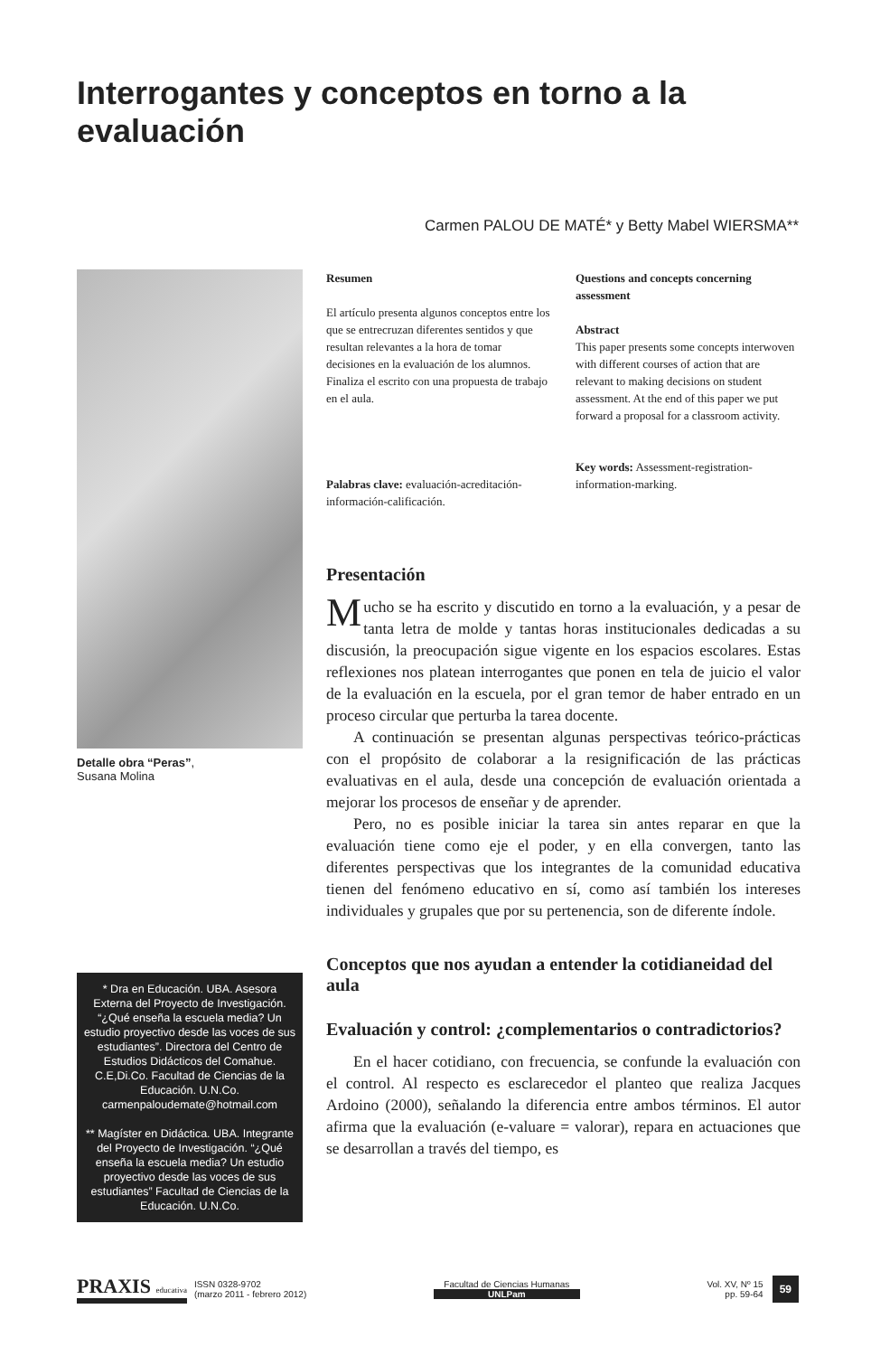Interrogantes y conceptos en torno a la evaluación
Carmen PALOU DE MATÉ* y Betty Mabel WIERSMA**
Detalle obra “Peras”,
Susana Molina
* Dra en Educación. UBA. Asesora Externa del Proyecto de Investigación. “¿Qué enseña la escuela media? Un estudio proyectivo desde las voces de sus estudiantes”. Directora del Centro de Estudios Didácticos del Comahue. C.E,Di.Co. Facultad de Ciencias de la Educación. U.N.Co. carmenpaloudemate@hotmail.com
** Magíster en Didáctica. UBA. Integrante del Proyecto de Investigación. “¿Qué enseña la escuela media? Un estudio proyectivo desde las voces de sus estudiantes” Facultad de Ciencias de la Educación. U.N.Co.
Resumen
El artículo presenta algunos conceptos entre los que se entrecruzan diferentes sentidos y que resultan relevantes a la hora de tomar decisiones en la evaluación de los alumnos. Finaliza el escrito con una propuesta de trabajo en el aula.
Palabras clave: evaluación-acreditación-información-calificación.
Questions and concepts concerning assessment
Abstract
This paper presents some concepts interwoven with different courses of action that are relevant to making decisions on student assessment. At the end of this paper we put forward a proposal for a classroom activity.
Key words: Assessment-registration-information-marking.
Presentación
Mucho se ha escrito y discutido en torno a la evaluación, y a pesar de tanta letra de molde y tantas horas institucionales dedicadas a su discusión, la preocupación sigue vigente en los espacios escolares. Estas reflexiones nos platean interrogantes que ponen en tela de juicio el valor de la evaluación en la escuela, por el gran temor de haber entrado en un proceso circular que perturba la tarea docente.
A continuación se presentan algunas perspectivas teórico-prácticas con el propósito de colaborar a la resignificación de las prácticas evaluativas en el aula, desde una concepción de evaluación orientada a mejorar los procesos de enseñar y de aprender.
Pero, no es posible iniciar la tarea sin antes reparar en que la evaluación tiene como eje el poder, y en ella convergen, tanto las diferentes perspectivas que los integrantes de la comunidad educativa tienen del fenómeno educativo en sí, como así también los intereses individuales y grupales que por su pertenencia, son de diferente índole.
Conceptos que nos ayudan a entender la cotidianeidad del aula
Evaluación y control: ¿complementarios o contradictorios?
En el hacer cotidiano, con frecuencia, se confunde la evaluación con el control. Al respecto es esclarecedor el planteo que realiza Jacques Ardoino (2000), señalando la diferencia entre ambos términos. El autor afirma que la evaluación (e-valuare = valorar), repara en actuaciones que se desarrollan a través del tiempo, es
PRAXIS educativa
ISSN 0328-9702
(marzo 2011 - febrero 2012)
Facultad de Ciencias Humanas
UNLPam
Vol. XV, Nº 15
pp. 59-64
59